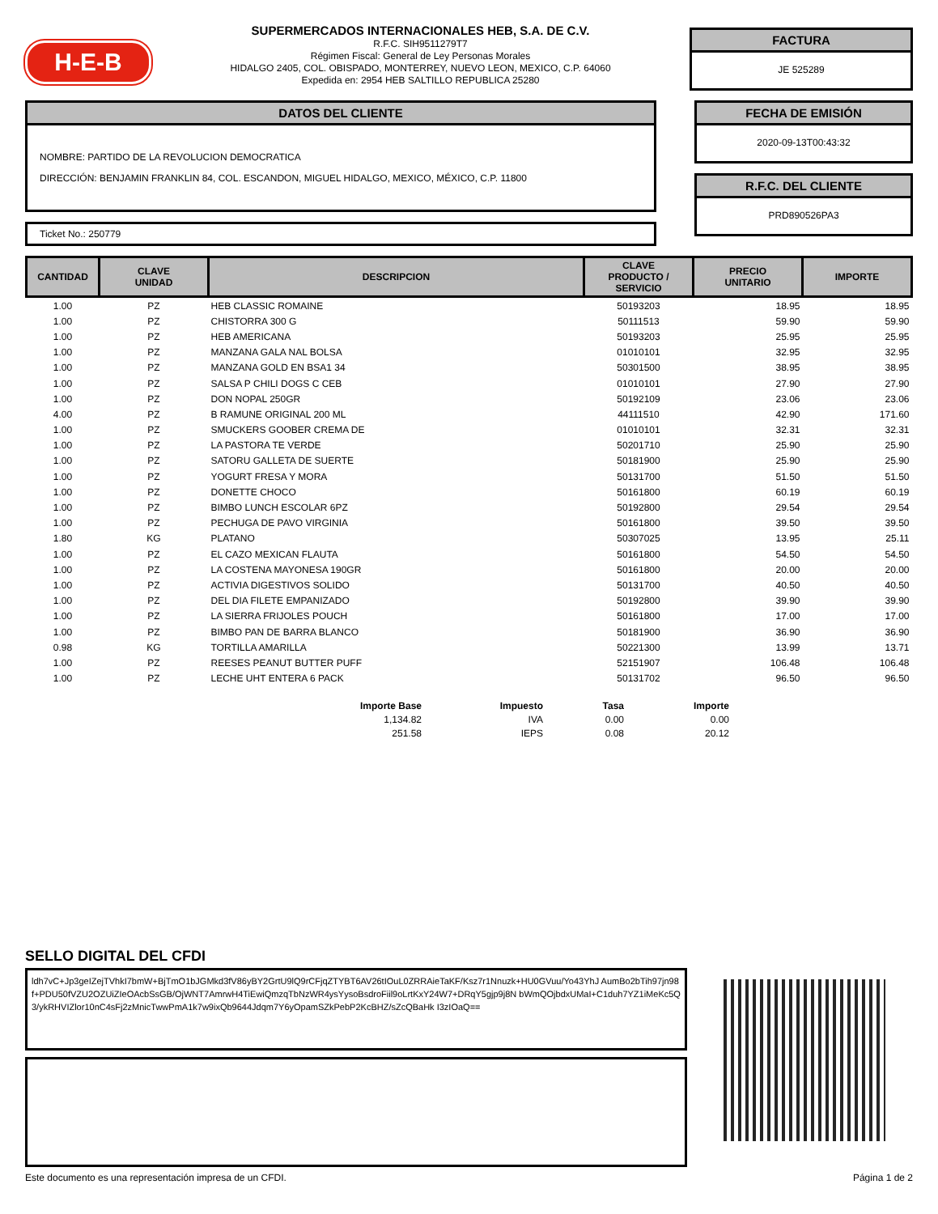H-E-B
SUPERMERCADOS INTERNACIONALES HEB, S.A. DE C.V.
R.F.C. SIH9511279T7
Régimen Fiscal: General de Ley Personas Morales
HIDALGO 2405, COL. OBISPADO, MONTERREY, NUEVO LEON, MEXICO, C.P. 64060
Expedida en: 2954 HEB SALTILLO REPUBLICA 25280
FACTURA
JE 525289
DATOS DEL CLIENTE
NOMBRE: PARTIDO DE LA REVOLUCION DEMOCRATICA
DIRECCIÓN: BENJAMIN FRANKLIN 84, COL. ESCANDON, MIGUEL HIDALGO, MEXICO, MÉXICO, C.P. 11800
Ticket No.: 250779
FECHA DE EMISIÓN
2020-09-13T00:43:32
R.F.C. DEL CLIENTE
PRD890526PA3
| CANTIDAD | CLAVE UNIDAD | DESCRIPCION | CLAVE PRODUCTO / SERVICIO | PRECIO UNITARIO | IMPORTE |
| --- | --- | --- | --- | --- | --- |
| 1.00 | PZ | HEB CLASSIC ROMAINE | 50193203 | 18.95 | 18.95 |
| 1.00 | PZ | CHISTORRA 300 G | 50111513 | 59.90 | 59.90 |
| 1.00 | PZ | HEB AMERICANA | 50193203 | 25.95 | 25.95 |
| 1.00 | PZ | MANZANA GALA NAL BOLSA | 01010101 | 32.95 | 32.95 |
| 1.00 | PZ | MANZANA GOLD EN BSA1 34 | 50301500 | 38.95 | 38.95 |
| 1.00 | PZ | SALSA P CHILI DOGS C CEB | 01010101 | 27.90 | 27.90 |
| 1.00 | PZ | DON NOPAL 250GR | 50192109 | 23.06 | 23.06 |
| 4.00 | PZ | B RAMUNE ORIGINAL 200 ML | 44111510 | 42.90 | 171.60 |
| 1.00 | PZ | SMUCKERS GOOBER CREMA DE | 01010101 | 32.31 | 32.31 |
| 1.00 | PZ | LA PASTORA TE VERDE | 50201710 | 25.90 | 25.90 |
| 1.00 | PZ | SATORU GALLETA DE SUERTE | 50181900 | 25.90 | 25.90 |
| 1.00 | PZ | YOGURT FRESA Y MORA | 50131700 | 51.50 | 51.50 |
| 1.00 | PZ | DONETTE CHOCO | 50161800 | 60.19 | 60.19 |
| 1.00 | PZ | BIMBO LUNCH ESCOLAR 6PZ | 50192800 | 29.54 | 29.54 |
| 1.00 | PZ | PECHUGA DE PAVO VIRGINIA | 50161800 | 39.50 | 39.50 |
| 1.80 | KG | PLATANO | 50307025 | 13.95 | 25.11 |
| 1.00 | PZ | EL CAZO MEXICAN FLAUTA | 50161800 | 54.50 | 54.50 |
| 1.00 | PZ | LA COSTENA MAYONESA 190GR | 50161800 | 20.00 | 20.00 |
| 1.00 | PZ | ACTIVIA DIGESTIVOS SOLIDO | 50131700 | 40.50 | 40.50 |
| 1.00 | PZ | DEL DIA FILETE EMPANIZADO | 50192800 | 39.90 | 39.90 |
| 1.00 | PZ | LA SIERRA FRIJOLES POUCH | 50161800 | 17.00 | 17.00 |
| 1.00 | PZ | BIMBO PAN DE BARRA BLANCO | 50181900 | 36.90 | 36.90 |
| 0.98 | KG | TORTILLA AMARILLA | 50221300 | 13.99 | 13.71 |
| 1.00 | PZ | REESES PEANUT BUTTER PUFF | 52151907 | 106.48 | 106.48 |
| 1.00 | PZ | LECHE UHT ENTERA 6 PACK | 50131702 | 96.50 | 96.50 |
| Importe Base | Impuesto | Tasa | Importe |
| --- | --- | --- | --- |
| 1,134.82 | IVA | 0.00 | 0.00 |
| 251.58 | IEPS | 0.08 | 20.12 |
SELLO DIGITAL DEL CFDI
ldh7vC+Jp3geIZejTVhkI7bmW+BjTmO1bJGMkd3fV86yBY2GrtU9lQ9rCFjqZTYBT6AV26tIOuL0ZRRAieTaKF/Ksz7r1Nnuzk+HU0GVuu/Yo43YhJ AumBo2bTih97jn98f+PDU50fVZU2OZUiZIeOAcbSsGB/OjWNT7AmrwH4TiEwiQmzqTbNzWR4ysYysoBsdroFiil9oLrtKxY24W7+DRqY5gjp9j8N bWmQOjbdxUMaI+C1duh7YZ1iMeKc5Q3/ykRHVIZlor10nC4sFj2zMnicTwwPmA1k7w9ixQb9644Jdqm7Y6yOpamSZkPebP2KcBHZ/sZcQBaHk I3zIOaQ==
Este documento es una representación impresa de un CFDI. Página 1 de 2